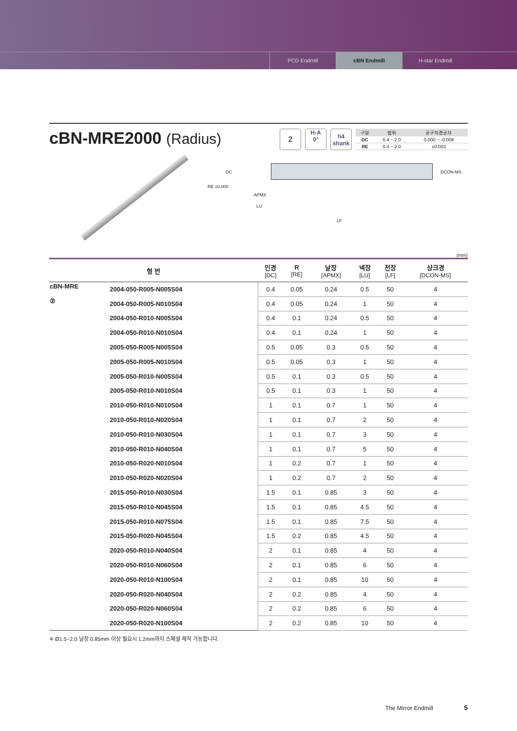PCD Endmill cBN Endmill H-star Endmill
cBN-MRE2000 (Radius)
2
H-A
0°
h4
shank
| 구분 | 범위 | 공구직경공차 |
| --- | --- | --- |
| DC | 0.4 ~ 2.0 | 0.000 ~ -0.008 |
| RE | 0.4 ~ 2.0 | ±0.003 |
DC
RE ±0.005
APMX
LU
LF
DCON-MS
(mm)
| 형 번 | | 인경 [DC] | R [RE] | 날장 [APMX] | 넥장 [LU] | 전장 [LF] | 샹크경 [DCON-MS] |
| --- | --- | --- | --- | --- | --- | --- | --- |
| cBN-MRE ② | 2004-050-R005-N005S04 | 0.4 | 0.05 | 0.24 | 0.5 | 50 | 4 |
| | 2004-050-R005-N010S04 | 0.4 | 0.05 | 0.24 | 1 | 50 | 4 |
| | 2004-050-R010-N005S04 | 0.4 | 0.1 | 0.24 | 0.5 | 50 | 4 |
| | 2004-050-R010-N010S04 | 0.4 | 0.1 | 0.24 | 1 | 50 | 4 |
| | 2005-050-R005-N005S04 | 0.5 | 0.05 | 0.3 | 0.5 | 50 | 4 |
| | 2005-050-R005-N010S04 | 0.5 | 0.05 | 0.3 | 1 | 50 | 4 |
| | 2005-050-R010-N005S04 | 0.5 | 0.1 | 0.3 | 0.5 | 50 | 4 |
| | 2005-050-R010-N010S04 | 0.5 | 0.1 | 0.3 | 1 | 50 | 4 |
| | 2010-050-R010-N010S04 | 1 | 0.1 | 0.7 | 1 | 50 | 4 |
| | 2010-050-R010-N020S04 | 1 | 0.1 | 0.7 | 2 | 50 | 4 |
| | 2010-050-R010-N030S04 | 1 | 0.1 | 0.7 | 3 | 50 | 4 |
| | 2010-050-R010-N040S04 | 1 | 0.1 | 0.7 | 5 | 50 | 4 |
| | 2010-050-R020-N010S04 | 1 | 0.2 | 0.7 | 1 | 50 | 4 |
| | 2010-050-R020-N020S04 | 1 | 0.2 | 0.7 | 2 | 50 | 4 |
| | 2015-050-R010-N030S04 | 1.5 | 0.1 | 0.85 | 3 | 50 | 4 |
| | 2015-050-R010-N045S04 | 1.5 | 0.1 | 0.85 | 4.5 | 50 | 4 |
| | 2015-050-R010-N075S04 | 1.5 | 0.1 | 0.85 | 7.5 | 50 | 4 |
| | 2015-050-R020-N045S04 | 1.5 | 0.2 | 0.85 | 4.5 | 50 | 4 |
| | 2020-050-R010-N040S04 | 2 | 0.1 | 0.85 | 4 | 50 | 4 |
| | 2020-050-R010-N060S04 | 2 | 0.1 | 0.85 | 6 | 50 | 4 |
| | 2020-050-R010-N100S04 | 2 | 0.1 | 0.85 | 10 | 50 | 4 |
| | 2020-050-R020-N040S04 | 2 | 0.2 | 0.85 | 4 | 50 | 4 |
| | 2020-050-R020-N060S04 | 2 | 0.2 | 0.85 | 6 | 50 | 4 |
| | 2020-050-R020-N100S04 | 2 | 0.2 | 0.85 | 10 | 50 | 4 |
※ Ø1.5~2.0 날장 0.85mm 이상 필요시 1.2mm까지 스페셜 제작 가능합니다.
The Mirror Endmill 5